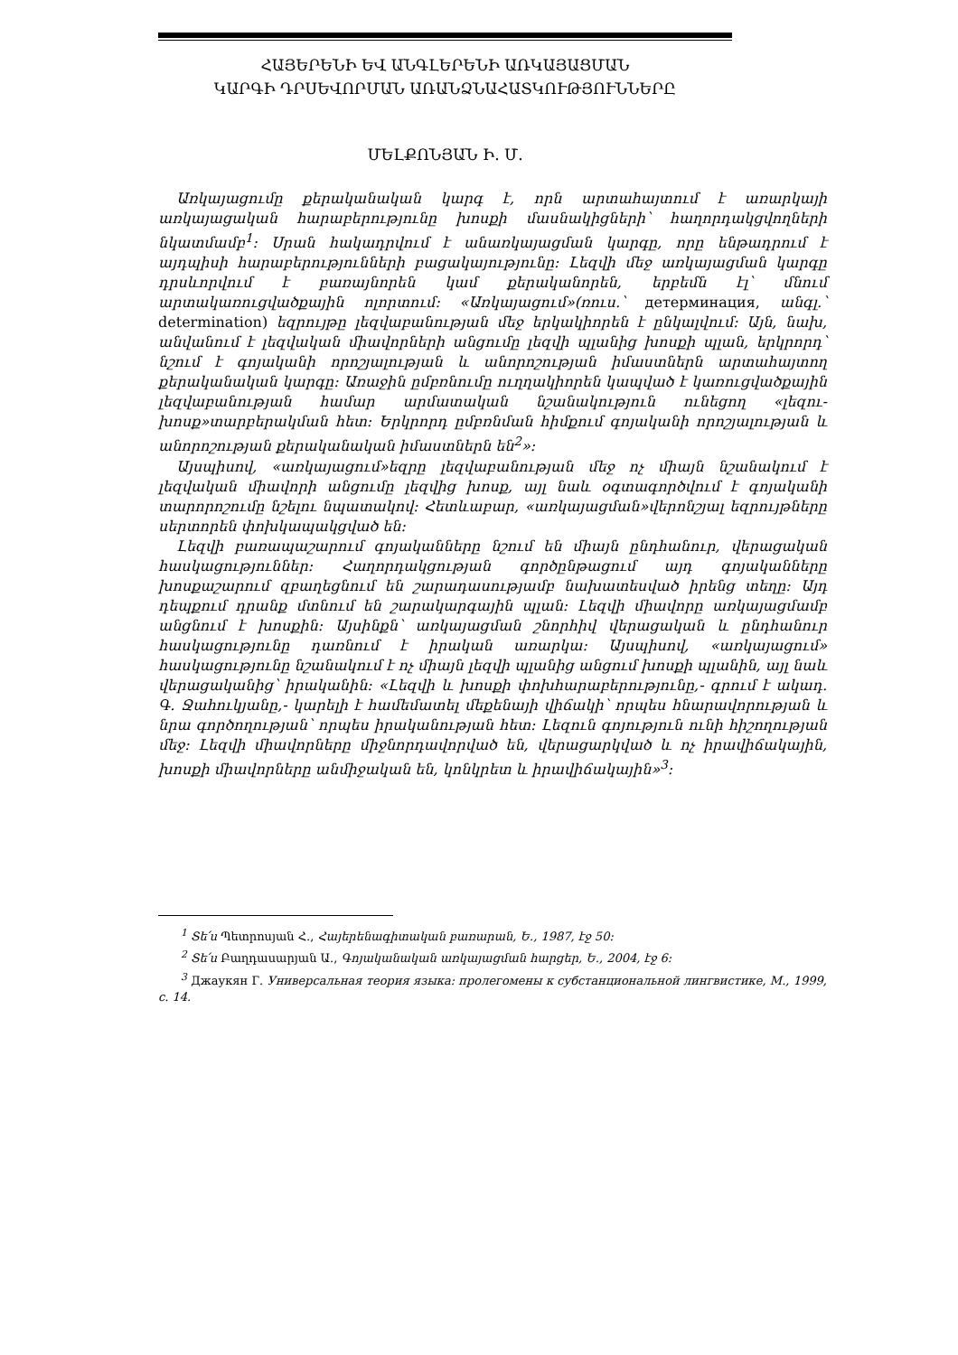ՀԱՅԵՐԵՆԻ ԵՎ ԱՆԳԼԵՐԵՆԻ ԱՌԿԱՅԱՑՄԱՆ
ԿԱՐԳԻ ԴՐՍԵՎՈՐՄԱՆ ԱՌԱՆՁՆԱՀԱՏԿՈՒԹՅՈՒՆՆԵՐԸ
ՄԵԼՔՈՆՅԱՆ Ի. Մ.
Առկայացումը քերականական կարգ է, որն արտահայտում է առարկայի առկայացական հարաբերությունը խոսքի մասնակիցների՝ հաղորդակցվողների նկատմամբ<sup>1</sup>: Սրան հակադրվում է անառկայացման կարգը, որը ենթադրում է այդպիսի հարաբերությունների բացակայությունը: Լեզվի մեջ առկայացման կարգը դրսևորվում է բառայնորեն կամ քերականորեն, երբեմն էլ՝ մնում արտակառուցվածքային ոլորտում: «Առկայացում»(ռուս.՝ детерминация, անգլ.՝ determination) եզրույթը լեզվաբանության մեջ երկակիորեն է ընկալվում: Այն, նախ, անվանում է լեզվական միավորների անցումը լեզվի պլանից խոսքի պլան, երկրորդ՝ նշում է գոյականի որոշյալության և անորոշության իմաստներն արտահայտող քերականական կարգը: Առաջին ըմբռնումը ուղղակիորեն կապված է կառուցվածքային լեզվաբանության համար արմատական նշանակություն ունեցող «լեզու-խոսք»տարբերակման հետ: Երկրորդ ըմբռնման հիմքում գոյականի որոշյալության և անորոշության քերականական իմաստներն են<sup>2</sup>»:
Այսպիսով, «առկայացում»եզրը լեզվաբանության մեջ ոչ միայն նշանակում է լեզվական միավորի անցումը լեզվից խոսք, այլ նաև օգտագործվում է գոյականի տարորոշումը նշելու նպատակով: Հետևաբար, «առկայացման»վերոնշյալ եզրույթները սերտորեն փոխկապակցված են:
Լեզվի բառապաշարում գոյականները նշում են միայն ընդհանուր, վերացական հասկացություններ: Հաղորդակցության գործընթացում այդ գոյականները խոսքաշարում զբաղեցնում են շարադասությամբ նախատեսված իրենց տեղը: Այդ դեպքում դրանք մտնում են շարակարգային պլան: Լեզվի միավորը առկայացմամբ անցնում է խոսքին: Այսինքն՝ առկայացման շնորհիվ վերացական և ընդհանուր հասկացությունը դառնում է իրական առարկա: Այսպիսով, «առկայացում» հասկացությունը նշանակում է ոչ միայն լեզվի պլանից անցում խոսքի պլանին, այլ նաև վերացականից՝ իրականին: «Լեզվի և խոսքի փոխհարաբերությունը,- գրում է ակադ. Գ. Ջահուկյանը,- կարելի է համեմատել մեքենայի վիճակի՝ որպես հնարավորության և նրա գործողության՝ որպես իրականության հետ: Լեզուն գոյություն ունի հիշողության մեջ: Լեզվի միավորները միջնորդավորված են, վերացարկված և ոչ իրավիճակային, խոսքի միավորները անմիջական են, կոնկրետ և իրավիճակային»<sup>3</sup>:
<sup>1</sup> Տե՛ս Պետրոսյան Հ., Հայերենագիտական բառարան, Ե., 1987, էջ 50:
<sup>2</sup> Տե՛ս Բաղդասարյան Ա., Գոյականական առկայացման հարցեր, Ե., 2004, էջ 6:
<sup>3</sup> Джаукян Г. Универсальная теория языка: пролегомены к субстанциональной лингвистике, М., 1999, с. 14.